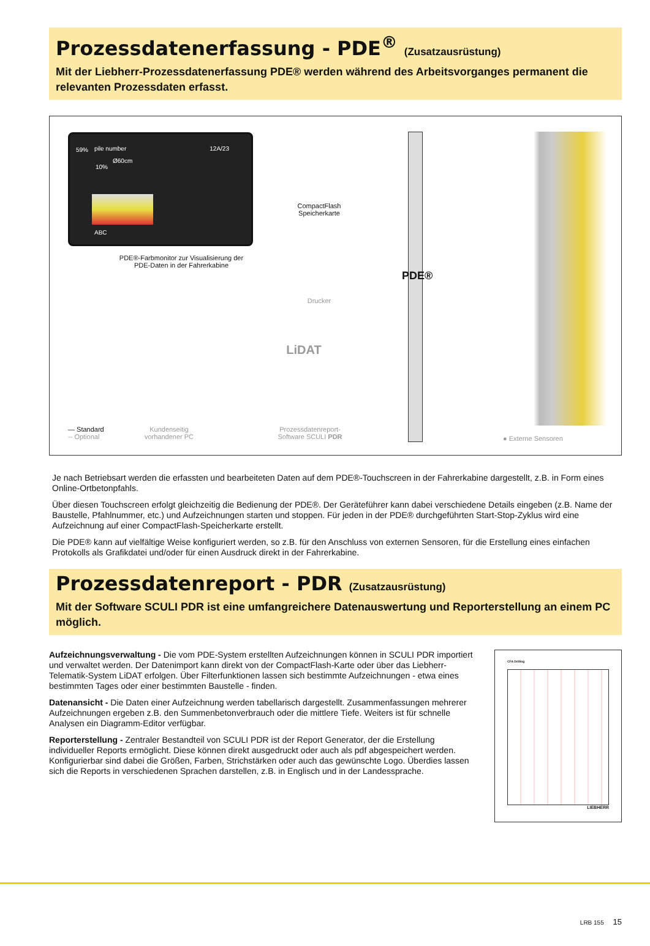Prozessdatenerfassung - PDE<sup>®</sup> (Zusatzausrüstung)
Mit der Liebherr-Prozessdatenerfassung PDE® werden während des Arbeitsvorganges permanent die relevanten Prozessdaten erfasst.
59% pile number 12A/23
Ø60cm
10%
ABC
PDE®-Farbmonitor zur Visualisierung der PDE-Daten in der Fahrerkabine
CompactFlash Speicherkarte
Drucker
LiDAT
PDE®
— Standard
-- Optional
Kundenseitig vorhandener PC
Prozessdatenreport-Software SCULI PDR
● Externe Sensoren
Je nach Betriebsart werden die erfassten und bearbeiteten Daten auf dem PDE®-Touchscreen in der Fahrerkabine dargestellt, z.B. in Form eines Online-Ortbetonpfahls.
Über diesen Touchscreen erfolgt gleichzeitig die Bedienung der PDE®. Der Geräteführer kann dabei verschiedene Details eingeben (z.B. Name der Baustelle, Pfahlnummer, etc.) und Aufzeichnungen starten und stoppen. Für jeden in der PDE® durchgeführten Start-Stop-Zyklus wird eine Aufzeichnung auf einer CompactFlash-Speicherkarte erstellt.
Die PDE® kann auf vielfältige Weise konfiguriert werden, so z.B. für den Anschluss von externen Sensoren, für die Erstellung eines einfachen Protokolls als Grafikdatei und/oder für einen Ausdruck direkt in der Fahrerkabine.
Prozessdatenreport - PDR (Zusatzausrüstung)
Mit der Software SCULI PDR ist eine umfangreichere Datenauswertung und Reporterstellung an einem PC möglich.
Aufzeichnungsverwaltung - Die vom PDE-System erstellten Aufzeichnungen können in SCULI PDR importiert und verwaltet werden. Der Datenimport kann direkt von der CompactFlash-Karte oder über das Liebherr-Telematik-System LiDAT erfolgen. Über Filterfunktionen lassen sich bestimmte Aufzeichnungen - etwa eines bestimmten Tages oder einer bestimmten Baustelle - finden.
Datenansicht - Die Daten einer Aufzeichnung werden tabellarisch dargestellt. Zusammenfassungen mehrerer Aufzeichnungen ergeben z.B. den Summenbetonverbrauch oder die mittlere Tiefe. Weiters ist für schnelle Analysen ein Diagramm-Editor verfügbar.
Reporterstellung - Zentraler Bestandteil von SCULI PDR ist der Report Generator, der die Erstellung individueller Reports ermöglicht. Diese können direkt ausgedruckt oder auch als pdf abgespeichert werden. Konfigurierbar sind dabei die Größen, Farben, Strichstärken oder auch das gewünschte Logo. Überdies lassen sich die Reports in verschiedenen Sprachen darstellen, z.B. in Englisch und in der Landessprache.
CFA Drilling
LIEBHERR
LRB 155 15